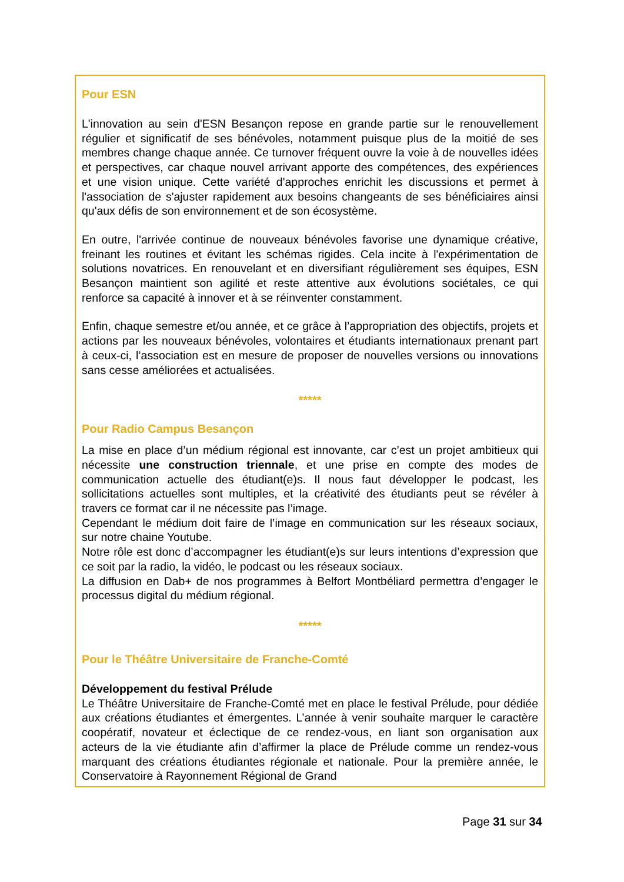Pour ESN
L'innovation au sein d'ESN Besançon repose en grande partie sur le renouvellement régulier et significatif de ses bénévoles, notamment puisque plus de la moitié de ses membres change chaque année. Ce turnover fréquent ouvre la voie à de nouvelles idées et perspectives, car chaque nouvel arrivant apporte des compétences, des expériences et une vision unique. Cette variété d'approches enrichit les discussions et permet à l'association de s'ajuster rapidement aux besoins changeants de ses bénéficiaires ainsi qu'aux défis de son environnement et de son écosystème.
En outre, l'arrivée continue de nouveaux bénévoles favorise une dynamique créative, freinant les routines et évitant les schémas rigides. Cela incite à l'expérimentation de solutions novatrices. En renouvelant et en diversifiant régulièrement ses équipes, ESN Besançon maintient son agilité et reste attentive aux évolutions sociétales, ce qui renforce sa capacité à innover et à se réinventer constamment.
Enfin, chaque semestre et/ou année, et ce grâce à l’appropriation des objectifs, projets et actions par les nouveaux bénévoles, volontaires et étudiants internationaux prenant part à ceux-ci, l’association est en mesure de proposer de nouvelles versions ou innovations sans cesse améliorées et actualisées.
*****
Pour Radio Campus Besançon
La mise en place d’un médium régional est innovante, car c’est un projet ambitieux qui nécessite une construction triennale, et une prise en compte des modes de communication actuelle des étudiant(e)s. Il nous faut développer le podcast, les sollicitations actuelles sont multiples, et la créativité des étudiants peut se révéler à travers ce format car il ne nécessite pas l’image.
Cependant le médium doit faire de l’image en communication sur les réseaux sociaux, sur notre chaine Youtube.
Notre rôle est donc d’accompagner les étudiant(e)s sur leurs intentions d’expression que ce soit par la radio, la vidéo, le podcast ou les réseaux sociaux.
La diffusion en Dab+ de nos programmes à Belfort Montbéliard permettra d’engager le processus digital du médium régional.
*****
Pour le Théâtre Universitaire de Franche-Comté
Développement du festival Prélude
Le Théâtre Universitaire de Franche-Comté met en place le festival Prélude, pour dédiée aux créations étudiantes et émergentes. L’année à venir souhaite marquer le caractère coopératif, novateur et éclectique de ce rendez-vous, en liant son organisation aux acteurs de la vie étudiante afin d’affirmer la place de Prélude comme un rendez-vous marquant des créations étudiantes régionale et nationale. Pour la première année, le Conservatoire à Rayonnement Régional de Grand
Page 31 sur 34